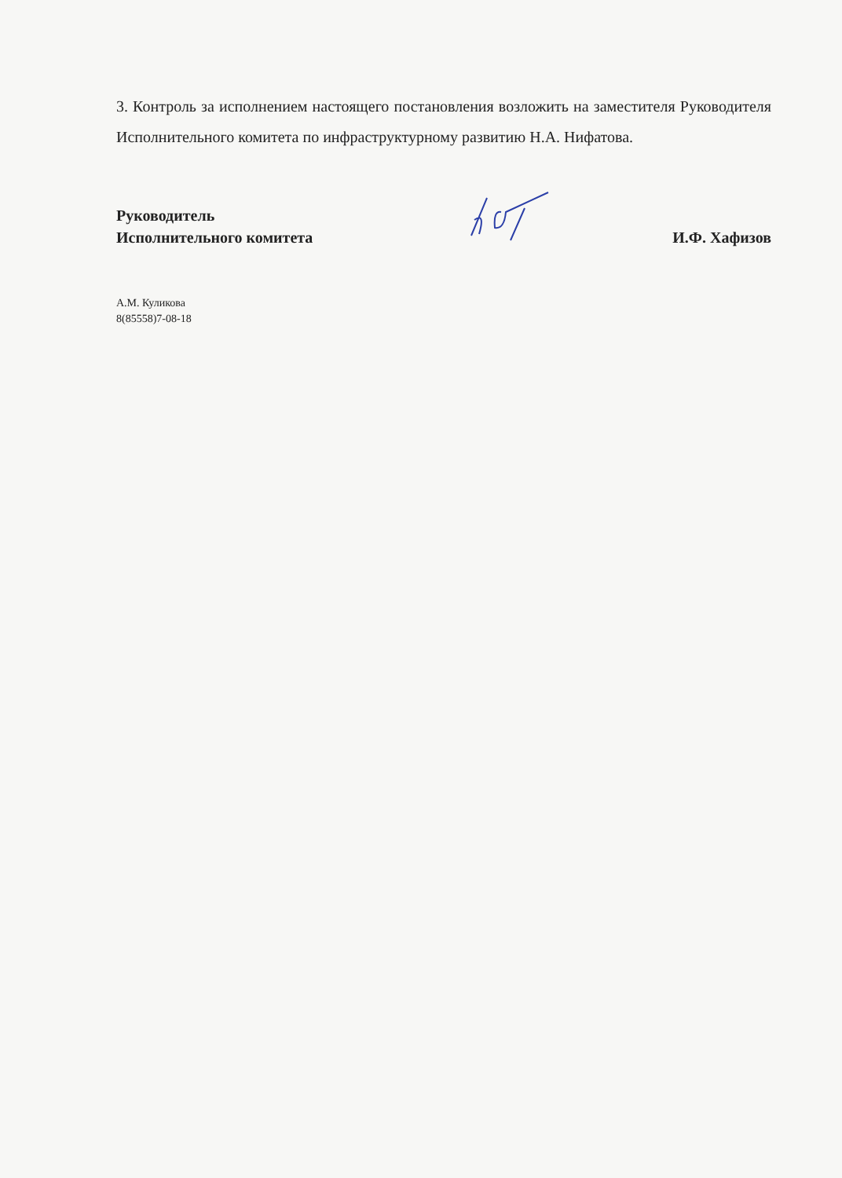3. Контроль за исполнением настоящего постановления возложить на заместителя Руководителя Исполнительного комитета по инфраструктурному развитию Н.А. Нифатова.
Руководитель
Исполнительного комитета
И.Ф. Хафизов
А.М. Куликова
8(85558)7-08-18